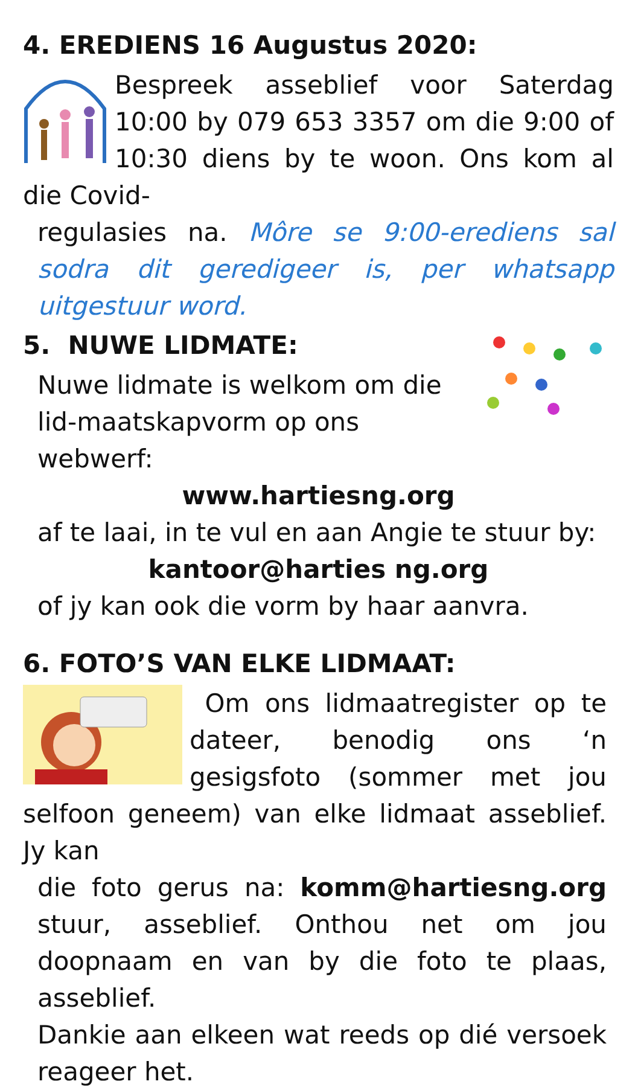4. EREDIENS 16 Augustus 2020:
Bespreek asseblief voor Saterdag 10:00 by 079 653 3357 om die 9:00 of 10:30 diens by te woon. Ons kom al die Covid-
regulasies na. Môre se 9:00-erediens sal sodra dit geredigeer is, per whatsapp uitgestuur word.
5. NUWE LIDMATE:
Nuwe lidmate is welkom om die lid-maatskapvorm op ons webwerf:
www.hartiesng.org
af te laai, in te vul en aan Angie te stuur by:
kantoor@harties ng.org
of jy kan ook die vorm by haar aanvra.
6. FOTO’S VAN ELKE LIDMAAT:
Om ons lidmaatregister op te dateer, benodig ons ‘n gesigsfoto (sommer met jou selfoon geneem) van elke lidmaat asseblief. Jy kan
die foto gerus na: komm@hartiesng.org stuur, asseblief. Onthou net om jou doopnaam en van by die foto te plaas, asseblief.
Dankie aan elkeen wat reeds op dié versoek reageer het.